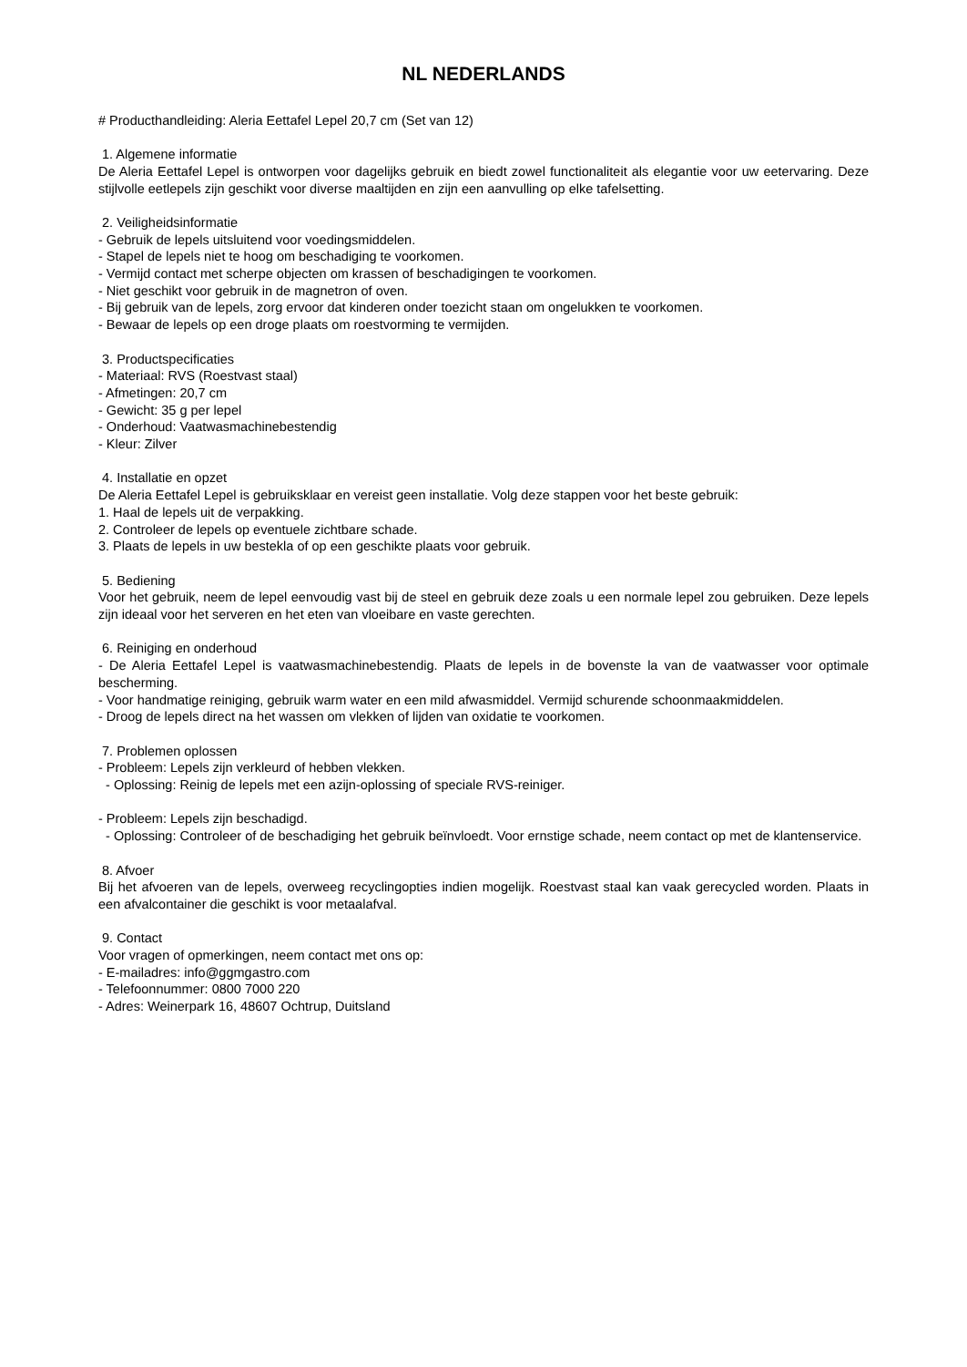NL NEDERLANDS
# Producthandleiding: Aleria Eettafel Lepel 20,7 cm (Set van 12)
1. Algemene informatie
De Aleria Eettafel Lepel is ontworpen voor dagelijks gebruik en biedt zowel functionaliteit als elegantie voor uw eetervaring. Deze stijlvolle eetlepels zijn geschikt voor diverse maaltijden en zijn een aanvulling op elke tafelsetting.
2. Veiligheidsinformatie
- Gebruik de lepels uitsluitend voor voedingsmiddelen.
- Stapel de lepels niet te hoog om beschadiging te voorkomen.
- Vermijd contact met scherpe objecten om krassen of beschadigingen te voorkomen.
- Niet geschikt voor gebruik in de magnetron of oven.
- Bij gebruik van de lepels, zorg ervoor dat kinderen onder toezicht staan om ongelukken te voorkomen.
- Bewaar de lepels op een droge plaats om roestvorming te vermijden.
3. Productspecificaties
- Materiaal: RVS (Roestvast staal)
- Afmetingen: 20,7 cm
- Gewicht: 35 g per lepel
- Onderhoud: Vaatwasmachinebestendig
- Kleur: Zilver
4. Installatie en opzet
De Aleria Eettafel Lepel is gebruiksklaar en vereist geen installatie. Volg deze stappen voor het beste gebruik:
1. Haal de lepels uit de verpakking.
2. Controleer de lepels op eventuele zichtbare schade.
3. Plaats de lepels in uw bestekla of op een geschikte plaats voor gebruik.
5. Bediening
Voor het gebruik, neem de lepel eenvoudig vast bij de steel en gebruik deze zoals u een normale lepel zou gebruiken. Deze lepels zijn ideaal voor het serveren en het eten van vloeibare en vaste gerechten.
6. Reiniging en onderhoud
- De Aleria Eettafel Lepel is vaatwasmachinebestendig. Plaats de lepels in de bovenste la van de vaatwasser voor optimale bescherming.
- Voor handmatige reiniging, gebruik warm water en een mild afwasmiddel. Vermijd schurende schoonmaakmiddelen.
- Droog de lepels direct na het wassen om vlekken of lijden van oxidatie te voorkomen.
7. Problemen oplossen
- Probleem: Lepels zijn verkleurd of hebben vlekken.
- Oplossing: Reinig de lepels met een azijn-oplossing of speciale RVS-reiniger.
- Probleem: Lepels zijn beschadigd.
- Oplossing: Controleer of de beschadiging het gebruik beïnvloedt. Voor ernstige schade, neem contact op met de klantenservice.
8. Afvoer
Bij het afvoeren van de lepels, overweeg recyclingopties indien mogelijk. Roestvast staal kan vaak gerecycled worden. Plaats in een afvalcontainer die geschikt is voor metaalafval.
9. Contact
Voor vragen of opmerkingen, neem contact met ons op:
- E-mailadres: info@ggmgastro.com
- Telefoonnummer: 0800 7000 220
- Adres: Weinerpark 16, 48607 Ochtrup, Duitsland